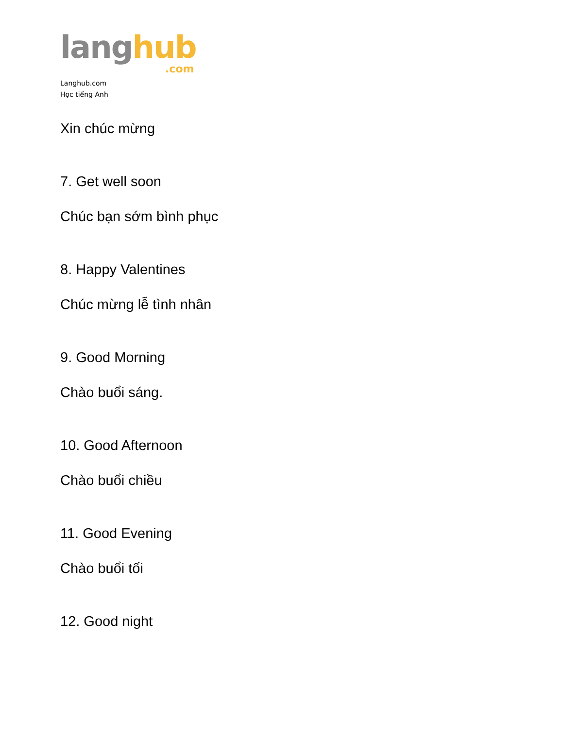lang hub
.com
Langhub.com
Học tiếng Anh
Xin chúc mừng
7. Get well soon
Chúc bạn sớm bình phục
8. Happy Valentines
Chúc mừng lễ tình nhân
9. Good Morning
Chào buổi sáng.
10. Good Afternoon
Chào buổi chiều
11. Good Evening
Chào buổi tối
12. Good night